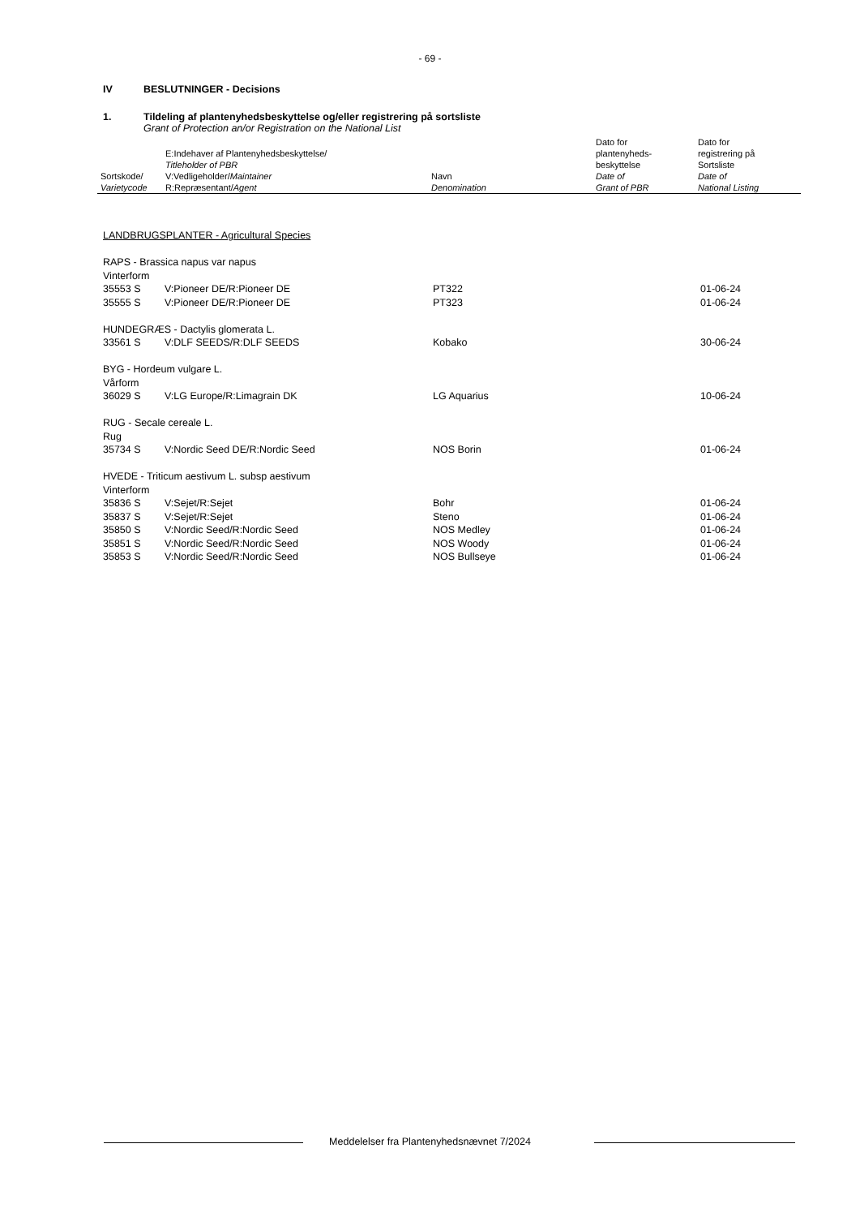- 69 -
IV BESLUTNINGER - Decisions
1. Tildeling af plantenyhedsbeskyttelse og/eller registrering på sortsliste
Grant of Protection an/or Registration on the National List
| Sortskode/ Varietycode | E:Indehaver af Plantenyhedsbeskyttelse/ Titleholder of PBR V:Vedligeholder/ Maintainer R:Repræsentant/ Agent | Navn Denomination | Dato for plantenyheds- beskyttelse Date of Grant of PBR | Dato for registrering på Sortsliste Date of National Listing |
LANDBRUGSPLANTER - Agricultural Species
| RAPS - Brassica napus var napus | | | |
| Vinterform | | | |
| 35553 S | V:Pioneer DE/R:Pioneer DE | PT322 | 01-06-24 |
| 35555 S | V:Pioneer DE/R:Pioneer DE | PT323 | 01-06-24 |
| HUNDEGRÆS - Dactylis glomerata L. | | | |
| 33561 S | V:DLF SEEDS/R:DLF SEEDS | Kobako | 30-06-24 |
| BYG - Hordeum vulgare L. | | | |
| Vårform | | | |
| 36029 S | V:LG Europe/R:Limagrain DK | LG Aquarius | 10-06-24 |
| RUG - Secale cereale L. | | | |
| Rug | | | |
| 35734 S | V:Nordic Seed DE/R:Nordic Seed | NOS Borin | 01-06-24 |
| HVEDE - Triticum aestivum L. subsp aestivum | | | |
| Vinterform | | | |
| 35836 S | V:Sejet/R:Sejet | Bohr | 01-06-24 |
| 35837 S | V:Sejet/R:Sejet | Steno | 01-06-24 |
| 35850 S | V:Nordic Seed/R:Nordic Seed | NOS Medley | 01-06-24 |
| 35851 S | V:Nordic Seed/R:Nordic Seed | NOS Woody | 01-06-24 |
| 35853 S | V:Nordic Seed/R:Nordic Seed | NOS Bullseye | 01-06-24 |
Meddelelser fra Plantenyhedsnævnet 7/2024